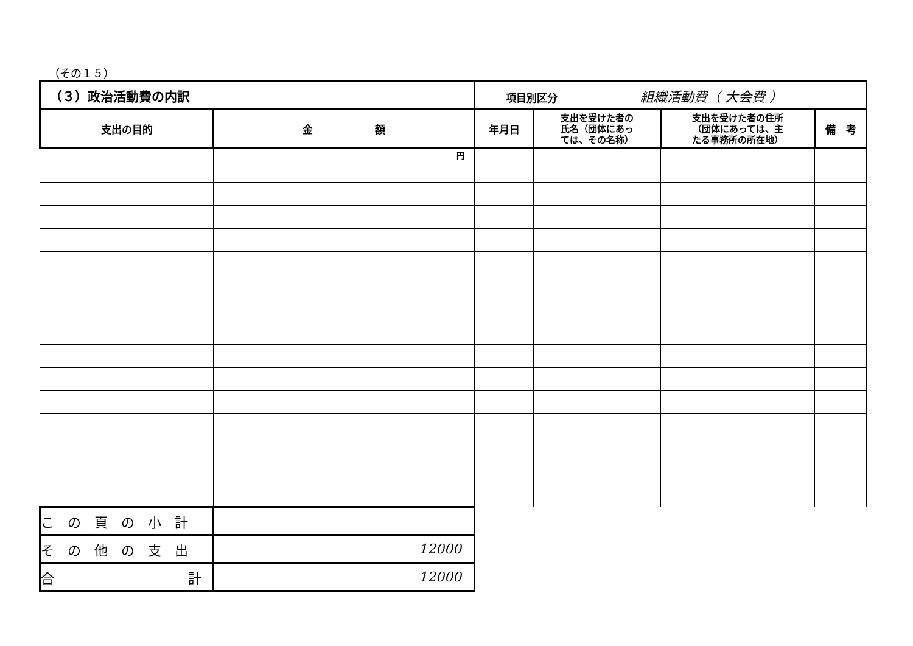（その１５）
| （３）政治活動費の内訳 | | 項目別区分 組織活動費（ 大会費 ） | | | |
| 支出の目的 | 金 額 | 年月日 | 支出を受けた者の 氏名（団体にあっ ては、その名称） | 支出を受けた者の住所 （団体にあっては、主 たる事務所の所在地） | 備 考 |
| | 円 | | | | |
| この頁の小計 | | | | | |
| その他の支出 | 12000 | | | | |
| 合 計 | 12000 | | | | |